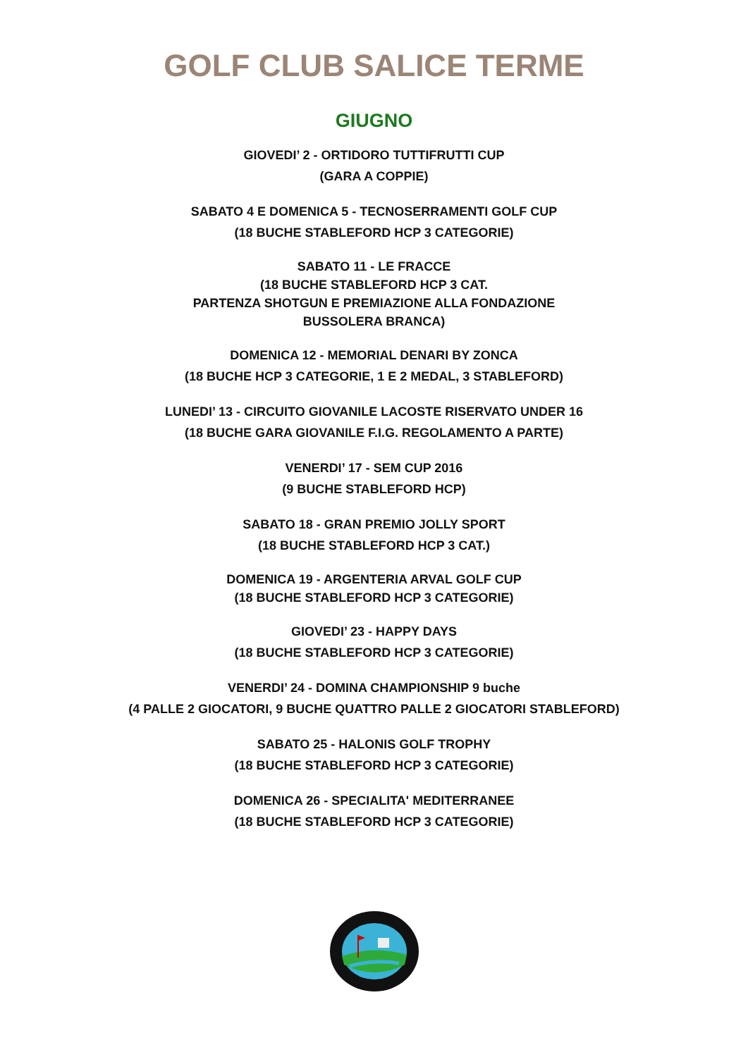GOLF CLUB SALICE TERME
GIUGNO
GIOVEDI’ 2 - ORTIDORO TUTTIFRUTTI CUP
(GARA A COPPIE)
SABATO 4 E DOMENICA 5 - TECNOSERRAMENTI GOLF CUP
(18 BUCHE STABLEFORD HCP 3 CATEGORIE)
SABATO 11 - LE FRACCE
(18 BUCHE STABLEFORD HCP 3 CAT.
PARTENZA SHOTGUN E PREMIAZIONE ALLA FONDAZIONE
BUSSOLERA BRANCA)
DOMENICA 12 - MEMORIAL DENARI BY ZONCA
(18 BUCHE HCP 3 CATEGORIE, 1 E 2 MEDAL, 3 STABLEFORD)
LUNEDI’ 13 - CIRCUITO GIOVANILE LACOSTE RISERVATO UNDER 16
(18 BUCHE GARA GIOVANILE F.I.G. REGOLAMENTO A PARTE)
VENERDI’ 17 - SEM CUP 2016
(9 BUCHE STABLEFORD HCP)
SABATO 18 - GRAN PREMIO JOLLY SPORT
(18 BUCHE STABLEFORD HCP 3 CAT.)
DOMENICA 19 - ARGENTERIA ARVAL GOLF CUP
(18 BUCHE STABLEFORD HCP 3 CATEGORIE)
GIOVEDI’ 23 - HAPPY DAYS
(18 BUCHE STABLEFORD HCP 3 CATEGORIE)
VENERDI’ 24 - DOMINA CHAMPIONSHIP 9 buche
(4 PALLE 2 GIOCATORI, 9 BUCHE QUATTRO PALLE 2 GIOCATORI STABLEFORD)
SABATO 25 - HALONIS GOLF TROPHY
(18 BUCHE STABLEFORD HCP 3 CATEGORIE)
DOMENICA 26 - SPECIALITA' MEDITERRANEE
(18 BUCHE STABLEFORD HCP 3 CATEGORIE)